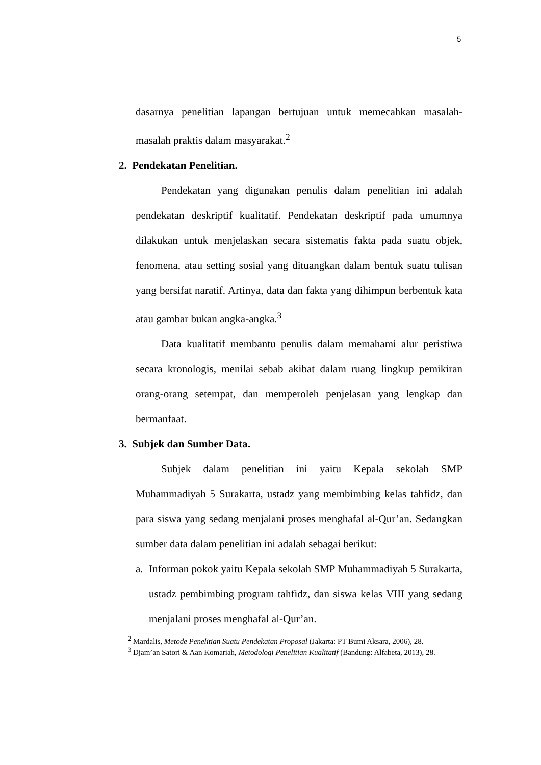5
dasarnya penelitian lapangan bertujuan untuk memecahkan masalah-masalah praktis dalam masyarakat.<sup>2</sup>
2. Pendekatan Penelitian.
Pendekatan yang digunakan penulis dalam penelitian ini adalah pendekatan deskriptif kualitatif. Pendekatan deskriptif pada umumnya dilakukan untuk menjelaskan secara sistematis fakta pada suatu objek, fenomena, atau setting sosial yang dituangkan dalam bentuk suatu tulisan yang bersifat naratif. Artinya, data dan fakta yang dihimpun berbentuk kata atau gambar bukan angka-angka.<sup>3</sup>
Data kualitatif membantu penulis dalam memahami alur peristiwa secara kronologis, menilai sebab akibat dalam ruang lingkup pemikiran orang-orang setempat, dan memperoleh penjelasan yang lengkap dan bermanfaat.
3. Subjek dan Sumber Data.
Subjek dalam penelitian ini yaitu Kepala sekolah SMP Muhammadiyah 5 Surakarta, ustadz yang membimbing kelas tahfidz, dan para siswa yang sedang menjalani proses menghafal al-Qur’an. Sedangkan sumber data dalam penelitian ini adalah sebagai berikut:
a. Informan pokok yaitu Kepala sekolah SMP Muhammadiyah 5 Surakarta, ustadz pembimbing program tahfidz, dan siswa kelas VIII yang sedang menjalani proses menghafal al-Qur’an.
<sup>2</sup> Mardalis, Metode Penelitian Suatu Pendekatan Proposal (Jakarta: PT Bumi Aksara, 2006), 28.
<sup>3</sup> Djam’an Satori & Aan Komariah, Metodologi Penelitian Kualitatif (Bandung: Alfabeta, 2013), 28.